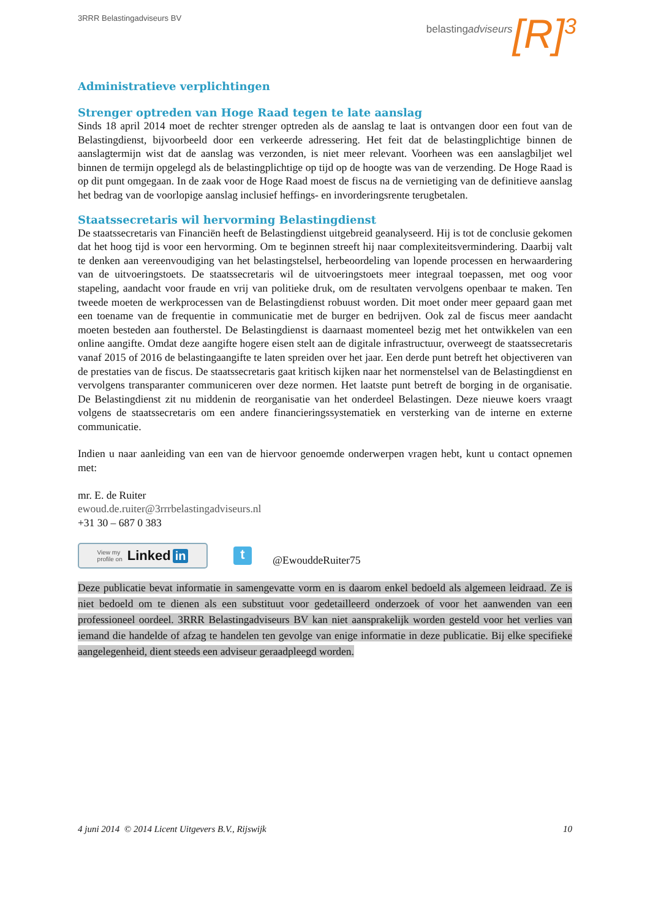3RRR Belastingadviseurs BV
belastingadviseurs [R]<sup>3</sup>
Administratieve verplichtingen
Strenger optreden van Hoge Raad tegen te late aanslag
Sinds 18 april 2014 moet de rechter strenger optreden als de aanslag te laat is ontvangen door een fout van de Belastingdienst, bijvoorbeeld door een verkeerde adressering. Het feit dat de belastingplichtige binnen de aanslagtermijn wist dat de aanslag was verzonden, is niet meer relevant. Voorheen was een aanslagbiljet wel binnen de termijn opgelegd als de belastingplichtige op tijd op de hoogte was van de verzending. De Hoge Raad is op dit punt omgegaan. In de zaak voor de Hoge Raad moest de fiscus na de vernietiging van de definitieve aanslag het bedrag van de voorlopige aanslag inclusief heffings- en invorderingsrente terugbetalen.
Staatssecretaris wil hervorming Belastingdienst
De staatssecretaris van Financiën heeft de Belastingdienst uitgebreid geanalyseerd. Hij is tot de conclusie gekomen dat het hoog tijd is voor een hervorming. Om te beginnen streeft hij naar complexiteitsvermindering. Daarbij valt te denken aan vereenvoudiging van het belastingstelsel, herbeoordeling van lopende processen en herwaardering van de uitvoeringstoets. De staatssecretaris wil de uitvoeringstoets meer integraal toepassen, met oog voor stapeling, aandacht voor fraude en vrij van politieke druk, om de resultaten vervolgens openbaar te maken. Ten tweede moeten de werkprocessen van de Belastingdienst robuust worden. Dit moet onder meer gepaard gaan met een toename van de frequentie in communicatie met de burger en bedrijven. Ook zal de fiscus meer aandacht moeten besteden aan foutherstel. De Belastingdienst is daarnaast momenteel bezig met het ontwikkelen van een online aangifte. Omdat deze aangifte hogere eisen stelt aan de digitale infrastructuur, overweegt de staatssecretaris vanaf 2015 of 2016 de belastingaangifte te laten spreiden over het jaar. Een derde punt betreft het objectiveren van de prestaties van de fiscus. De staatssecretaris gaat kritisch kijken naar het normenstelsel van de Belastingdienst en vervolgens transparanter communiceren over deze normen. Het laatste punt betreft de borging in de organisatie. De Belastingdienst zit nu middenin de reorganisatie van het onderdeel Belastingen. Deze nieuwe koers vraagt volgens de staatssecretaris om een andere financieringssystematiek en versterking van de interne en externe communicatie.
Indien u naar aanleiding van een van de hiervoor genoemde onderwerpen vragen hebt, kunt u contact opnemen met:
mr. E. de Ruiter
ewoud.de.ruiter@3rrrbelastingadviseurs.nl
+31 30 – 687 0 383
View my
profile on Linked in
t
@EwouddeRuiter75
Deze publicatie bevat informatie in samengevatte vorm en is daarom enkel bedoeld als algemeen leidraad. Ze is niet bedoeld om te dienen als een substituut voor gedetailleerd onderzoek of voor het aanwenden van een professioneel oordeel. 3RRR Belastingadviseurs BV kan niet aansprakelijk worden gesteld voor het verlies van iemand die handelde of afzag te handelen ten gevolge van enige informatie in deze publicatie. Bij elke specifieke aangelegenheid, dient steeds een adviseur geraadpleegd worden.
4 juni 2014 © 2014 Licent Uitgevers B.V., Rijswijk 10